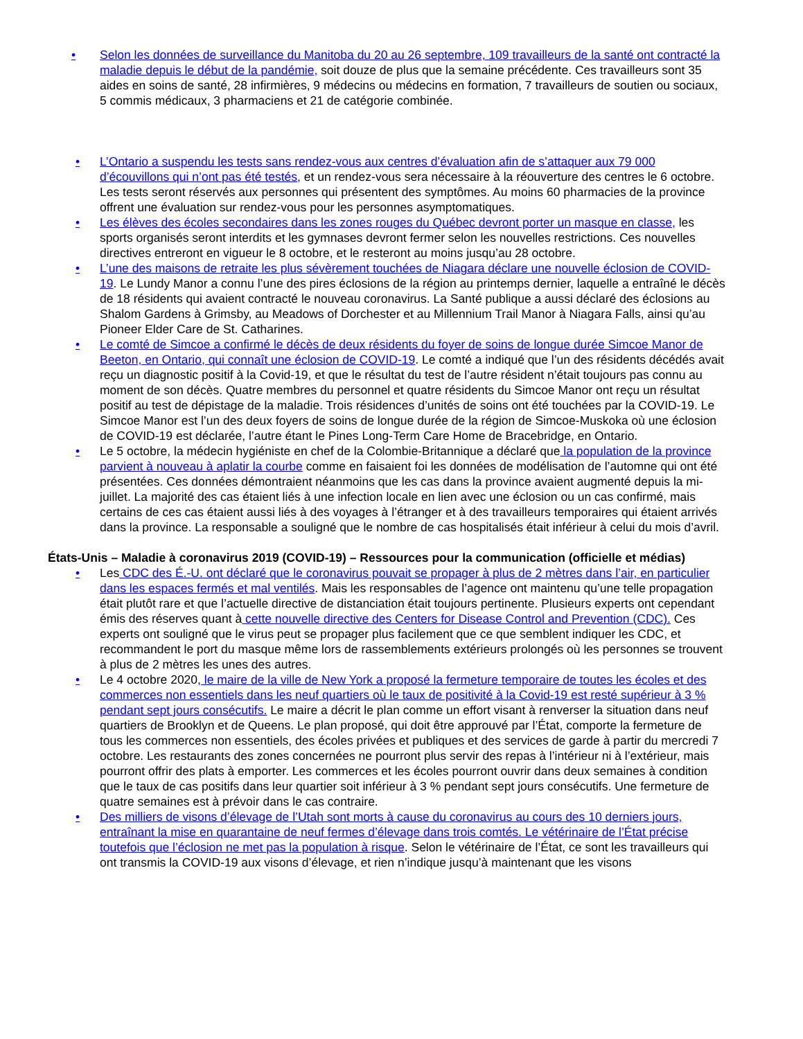• Selon les données de surveillance du Manitoba du 20 au 26 septembre, 109 travailleurs de la santé ont contracté la maladie depuis le début de la pandémie, soit douze de plus que la semaine précédente. Ces travailleurs sont 35 aides en soins de santé, 28 infirmières, 9 médecins ou médecins en formation, 7 travailleurs de soutien ou sociaux, 5 commis médicaux, 3 pharmaciens et 21 de catégorie combinée.
• L’Ontario a suspendu les tests sans rendez-vous aux centres d’évaluation afin de s’attaquer aux 79 000 d’écouvillons qui n’ont pas été testés, et un rendez-vous sera nécessaire à la réouverture des centres le 6 octobre. Les tests seront réservés aux personnes qui présentent des symptômes. Au moins 60 pharmacies de la province offrent une évaluation sur rendez-vous pour les personnes asymptomatiques.
• Les élèves des écoles secondaires dans les zones rouges du Québec devront porter un masque en classe, les sports organisés seront interdits et les gymnases devront fermer selon les nouvelles restrictions. Ces nouvelles directives entreront en vigueur le 8 octobre, et le resteront au moins jusqu’au 28 octobre.
• L’une des maisons de retraite les plus sévèrement touchées de Niagara déclare une nouvelle éclosion de COVID-19. Le Lundy Manor a connu l’une des pires éclosions de la région au printemps dernier, laquelle a entraîné le décès de 18 résidents qui avaient contracté le nouveau coronavirus. La Santé publique a aussi déclaré des éclosions au Shalom Gardens à Grimsby, au Meadows of Dorchester et au Millennium Trail Manor à Niagara Falls, ainsi qu’au Pioneer Elder Care de St. Catharines.
• Le comté de Simcoe a confirmé le décès de deux résidents du foyer de soins de longue durée Simcoe Manor de Beeton, en Ontario, qui connaît une éclosion de COVID-19. Le comté a indiqué que l’un des résidents décédés avait reçu un diagnostic positif à la Covid-19, et que le résultat du test de l’autre résident n’était toujours pas connu au moment de son décès. Quatre membres du personnel et quatre résidents du Simcoe Manor ont reçu un résultat positif au test de dépistage de la maladie. Trois résidences d’unités de soins ont été touchées par la COVID-19. Le Simcoe Manor est l’un des deux foyers de soins de longue durée de la région de Simcoe-Muskoka où une éclosion de COVID-19 est déclarée, l’autre étant le Pines Long-Term Care Home de Bracebridge, en Ontario.
• Le 5 octobre, la médecin hygiéniste en chef de la Colombie-Britannique a déclaré que la population de la province parvient à nouveau à aplatir la courbe comme en faisaient foi les données de modélisation de l’automne qui ont été présentées. Ces données démontraient néanmoins que les cas dans la province avaient augmenté depuis la mi-juillet. La majorité des cas étaient liés à une infection locale en lien avec une éclosion ou un cas confirmé, mais certains de ces cas étaient aussi liés à des voyages à l’étranger et à des travailleurs temporaires qui étaient arrivés dans la province. La responsable a souligné que le nombre de cas hospitalisés était inférieur à celui du mois d’avril.
États-Unis – Maladie à coronavirus 2019 (COVID-19) – Ressources pour la communication (officielle et médias)
• Les CDC des É.-U. ont déclaré que le coronavirus pouvait se propager à plus de 2 mètres dans l’air, en particulier dans les espaces fermés et mal ventilés. Mais les responsables de l’agence ont maintenu qu’une telle propagation était plutôt rare et que l’actuelle directive de distanciation était toujours pertinente. Plusieurs experts ont cependant émis des réserves quant à cette nouvelle directive des Centers for Disease Control and Prevention (CDC). Ces experts ont souligné que le virus peut se propager plus facilement que ce que semblent indiquer les CDC, et recommandent le port du masque même lors de rassemblements extérieurs prolongés où les personnes se trouvent à plus de 2 mètres les unes des autres.
• Le 4 octobre 2020, le maire de la ville de New York a proposé la fermeture temporaire de toutes les écoles et des commerces non essentiels dans les neuf quartiers où le taux de positivité à la Covid-19 est resté supérieur à 3 % pendant sept jours consécutifs. Le maire a décrit le plan comme un effort visant à renverser la situation dans neuf quartiers de Brooklyn et de Queens. Le plan proposé, qui doit être approuvé par l’État, comporte la fermeture de tous les commerces non essentiels, des écoles privées et publiques et des services de garde à partir du mercredi 7 octobre. Les restaurants des zones concernées ne pourront plus servir des repas à l’intérieur ni à l’extérieur, mais pourront offrir des plats à emporter. Les commerces et les écoles pourront ouvrir dans deux semaines à condition que le taux de cas positifs dans leur quartier soit inférieur à 3 % pendant sept jours consécutifs. Une fermeture de quatre semaines est à prévoir dans le cas contraire.
• Des milliers de visons d’élevage de l’Utah sont morts à cause du coronavirus au cours des 10 derniers jours, entraînant la mise en quarantaine de neuf fermes d’élevage dans trois comtés. Le vétérinaire de l’État précise toutefois que l’éclosion ne met pas la population à risque. Selon le vétérinaire de l’État, ce sont les travailleurs qui ont transmis la COVID-19 aux visons d’élevage, et rien n’indique jusqu’à maintenant que les visons